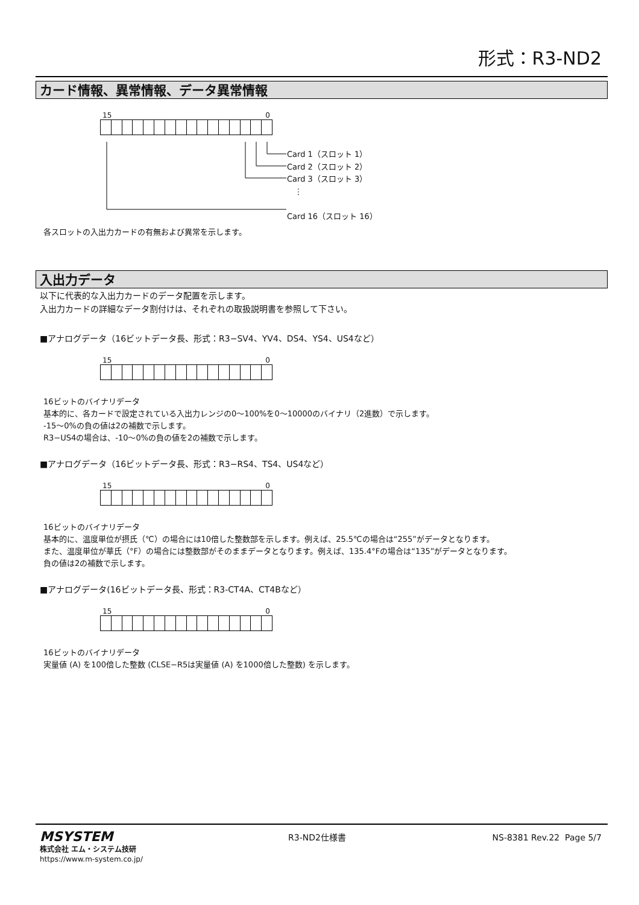形式：R3-ND2
カード情報、異常情報、データ異常情報
15 0
Card 1（スロット 1）
Card 2（スロット 2）
Card 3（スロット 3）
⋮
Card 16（スロット 16）
各スロットの入出力カードの有無および異常を示します。
入出力データ
以下に代表的な入出力カードのデータ配置を示します。
入出力カードの詳細なデータ割付けは、それぞれの取扱説明書を参照して下さい。
■アナログデータ（16ビットデータ長、形式：R3−SV4、YV4、DS4、YS4、US4など）
15 0
16ビットのバイナリデータ
基本的に、各カードで設定されている入出力レンジの0〜100%を0〜10000のバイナリ（2進数）で示します。
-15〜0%の負の値は2の補数で示します。
R3−US4の場合は、-10〜0%の負の値を2の補数で示します。
■アナログデータ（16ビットデータ長、形式：R3−RS4、TS4、US4など）
15 0
16ビットのバイナリデータ
基本的に、温度単位が摂氏（℃）の場合には10倍した整数部を示します。例えば、25.5℃の場合は“255”がデータとなります。
また、温度単位が華氏（°F）の場合には整数部がそのままデータとなります。例えば、135.4°Fの場合は“135”がデータとなります。
負の値は2の補数で示します。
■アナログデータ(16ビットデータ長、形式：R3-CT4A、CT4Bなど）
15 0
16ビットのバイナリデータ
実量値 (A) を100倍した整数 (CLSE−R5は実量値 (A) を1000倍した整数) を示します。
MSYSTEM
株式会社 エム・システム技研
https://www.m-system.co.jp/
R3-ND2仕様書 NS-8381 Rev.22 Page 5/7